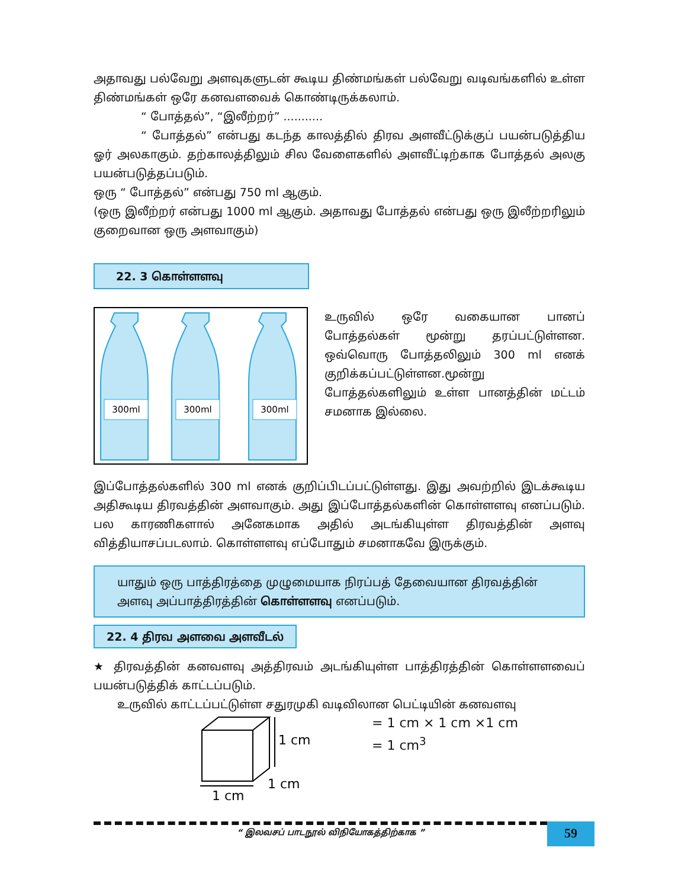அதாவது பல்வேறு அளவுகளுடன் கூடிய திண்மங்கள் பல்வேறு வடிவங்களில் உள்ள திண்மங்கள் ஒரே கனவளவைக் கொண்டிருக்கலாம்.
“ போத்தல்”, “இலீற்றர்” ...........
“ போத்தல்” என்பது கடந்த காலத்தில் திரவ அளவீட்டுக்குப் பயன்படுத்திய ஓர் அலகாகும். தற்காலத்திலும் சில வேளைகளில் அளவீட்டிற்காக போத்தல் அலகு பயன்படுத்தப்படும்.
ஒரு “ போத்தல்” என்பது 750 ml ஆகும்.
(ஒரு இலீற்றர் என்பது 1000 ml ஆகும். அதாவது போத்தல் என்பது ஒரு இலீற்றரிலும் குறைவான ஒரு அளவாகும்)
22. 3 கொள்ளளவு
300ml
300ml
300ml
உருவில் ஒரே வகையான பானப் போத்தல்கள் மூன்று தரப்பட்டுள்ளன. ஒவ்வொரு போத்தலிலும் 300 ml எனக் குறிக்கப்பட்டுள்ளன.மூன்று போத்தல்களிலும் உள்ள பானத்தின் மட்டம் சமனாக இல்லை.
இப்போத்தல்களில் 300 ml எனக் குறிப்பிடப்பட்டுள்ளது. இது அவற்றில் இடக்கூடிய அதிகூடிய திரவத்தின் அளவாகும். அது இப்போத்தல்களின் கொள்ளளவு எனப்படும். பல காரணிகளால் அனேகமாக அதில் அடங்கியுள்ள திரவத்தின் அளவு வித்தியாசப்படலாம். கொள்ளளவு எப்போதும் சமனாகவே இருக்கும்.
யாதும் ஒரு பாத்திரத்தை முழுமையாக நிரப்பத் தேவையான திரவத்தின் அளவு அப்பாத்திரத்தின் கொள்ளளவு எனப்படும்.
22. 4 திரவ அளவை அளவீடல்
★ திரவத்தின் கனவளவு அத்திரவம் அடங்கியுள்ள பாத்திரத்தின் கொள்ளளவைப் பயன்படுத்திக் காட்டப்படும்.
உருவில் காட்டப்பட்டுள்ள சதுரமுகி வடிவிலான பெட்டியின் கனவளவு
1 cm
1 cm
1 cm
= 1 cm × 1 cm ×1 cm
= 1 cm<sup>3</sup>
“ இலவசப் பாடநூல் விநியோகத்திற்காக ”
59